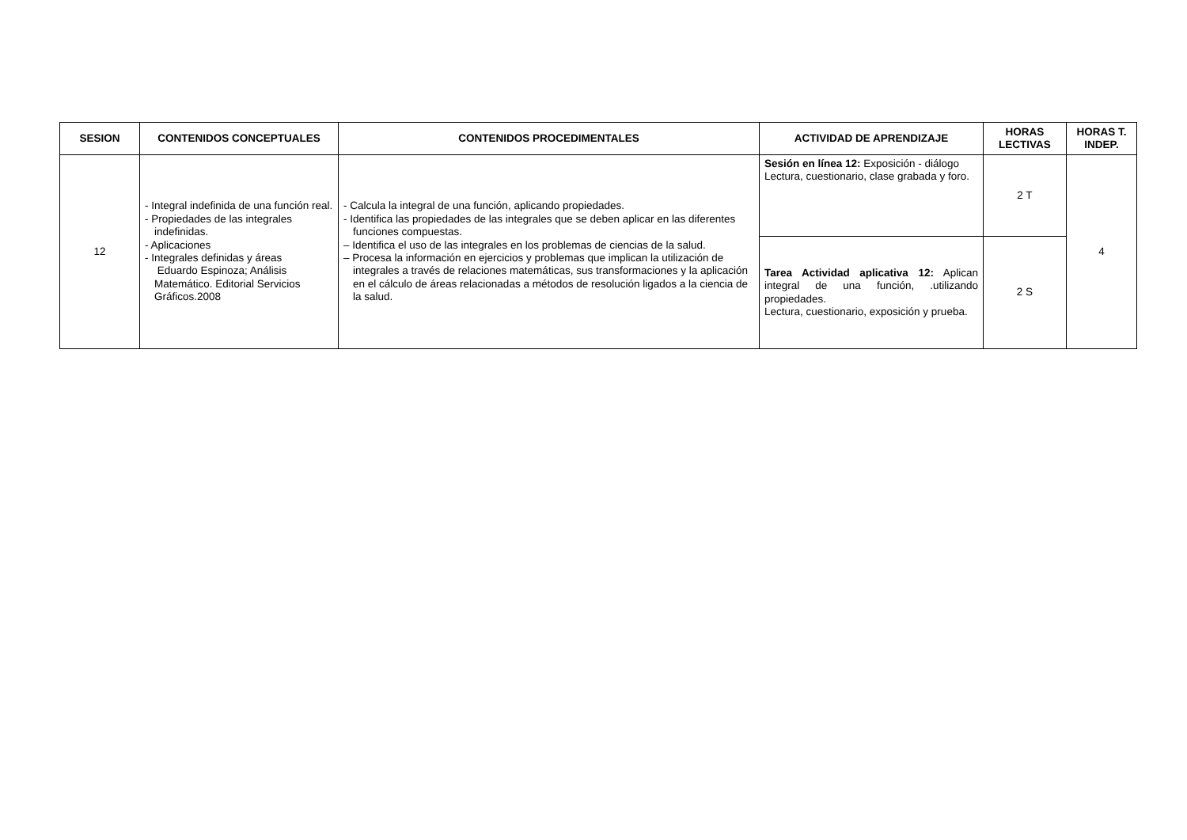| SESION | CONTENIDOS CONCEPTUALES | CONTENIDOS PROCEDIMENTALES | ACTIVIDAD DE APRENDIZAJE | HORAS LECTIVAS | HORAS T. INDEP. |
| --- | --- | --- | --- | --- | --- |
| 12 | - Integral indefinida de una función real. - Propiedades de las integrales indefinidas. - Aplicaciones - Integrales definidas y áreas Eduardo Espinoza; Análisis Matemático. Editorial Servicios Gráficos.2008 | - Calcula la integral de una función, aplicando propiedades. - Identifica las propiedades de las integrales que se deben aplicar en las diferentes funciones compuestas. – Identifica el uso de las integrales en los problemas de ciencias de la salud. – Procesa la información en ejercicios y problemas que implican la utilización de integrales a través de relaciones matemáticas, sus transformaciones y la aplicación en el cálculo de áreas relacionadas a métodos de resolución ligados a la ciencia de la salud. | Sesión en línea 12: Exposición - diálogo Lectura, cuestionario, clase grabada y foro. | 2 T | 4 |
| | | | Tarea Actividad aplicativa 12: Aplican integral de una función, .utilizando propiedades. Lectura, cuestionario, exposición y prueba. | 2 S | |